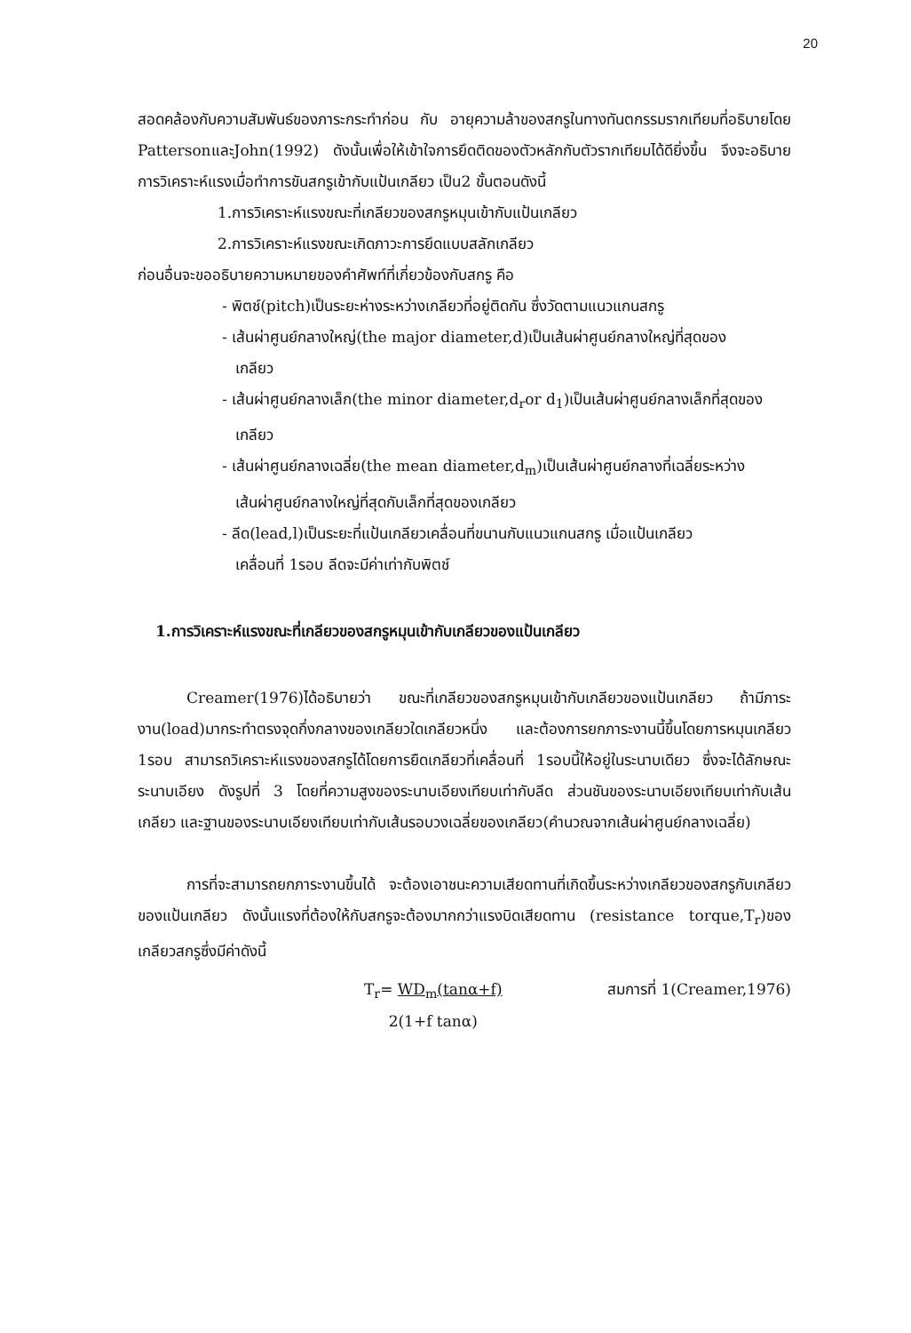20
สอดคล้องกับความสัมพันธ์ของภาระกระทำก่อน กับ อายุความล้าของสกรูในทางทันตกรรมรากเทียมที่อธิบายโดย PattersonและJohn(1992) ดังนั้นเพื่อให้เข้าใจการยึดติดของตัวหลักกับตัวรากเทียมได้ดียิ่งขึ้น จึงจะอธิบายการวิเคราะห์แรงเมื่อทำการขันสกรูเข้ากับแป้นเกลียว เป็น2 ขั้นตอนดังนี้
1.การวิเคราะห์แรงขณะที่เกลียวของสกรูหมุนเข้ากับแป้นเกลียว
2.การวิเคราะห์แรงขณะเกิดภาวะการยึดแบบสลักเกลียว
ก่อนอื่นจะขออธิบายความหมายของคำศัพท์ที่เกี่ยวข้องกับสกรู คือ
- พิตช์(pitch)เป็นระยะห่างระหว่างเกลียวที่อยู่ติดกัน ซึ่งวัดตามแนวแกนสกรู
- เส้นผ่าศูนย์กลางใหญ่(the major diameter,d)เป็นเส้นผ่าศูนย์กลางใหญ่ที่สุดของ
เกลียว
- เส้นผ่าศูนย์กลางเล็ก(the minor diameter,d<sub>r</sub>or d<sub>1</sub>)เป็นเส้นผ่าศูนย์กลางเล็กที่สุดของ
เกลียว
- เส้นผ่าศูนย์กลางเฉลี่ย(the mean diameter,d<sub>m</sub>)เป็นเส้นผ่าศูนย์กลางที่เฉลี่ยระหว่าง
เส้นผ่าศูนย์กลางใหญ่ที่สุดกับเล็กที่สุดของเกลียว
- ลีด(lead,l)เป็นระยะที่แป้นเกลียวเคลื่อนที่ขนานกับแนวแกนสกรู เมื่อแป้นเกลียว
เคลื่อนที่ 1รอบ ลีดจะมีค่าเท่ากับพิตช์
1.การวิเคราะห์แรงขณะที่เกลียวของสกรูหมุนเข้ากับเกลียวของแป้นเกลียว
Creamer(1976)ได้อธิบายว่า ขณะที่เกลียวของสกรูหมุนเข้ากับเกลียวของแป้นเกลียว ถ้ามีภาระงาน(load)มากระทำตรงจุดกึ่งกลางของเกลียวใดเกลียวหนึ่ง และต้องการยกภาระงานนี้ขึ้นโดยการหมุนเกลียว 1รอบ สามารถวิเคราะห์แรงของสกรูได้โดยการยืดเกลียวที่เคลื่อนที่ 1รอบนี้ให้อยู่ในระนาบเดียว ซึ่งจะได้ลักษณะระนาบเอียง ดังรูปที่ 3 โดยที่ความสูงของระนาบเอียงเทียบเท่ากับลีด ส่วนชันของระนาบเอียงเทียบเท่ากับเส้นเกลียว และฐานของระนาบเอียงเทียบเท่ากับเส้นรอบวงเฉลี่ยของเกลียว(คำนวณจากเส้นผ่าศูนย์กลางเฉลี่ย)
การที่จะสามารถยกภาระงานขึ้นได้ จะต้องเอาชนะความเสียดทานที่เกิดขึ้นระหว่างเกลียวของสกรูกับเกลียวของแป้นเกลียว ดังนั้นแรงที่ต้องให้กับสกรูจะต้องมากกว่าแรงบิดเสียดทาน (resistance torque,T<sub>r</sub>)ของเกลียวสกรูซึ่งมีค่าดังนี้
T<sub>r</sub>= WD<sub>m</sub>(tanα+f)
2(1+f tanα)
สมการที่ 1(Creamer,1976)